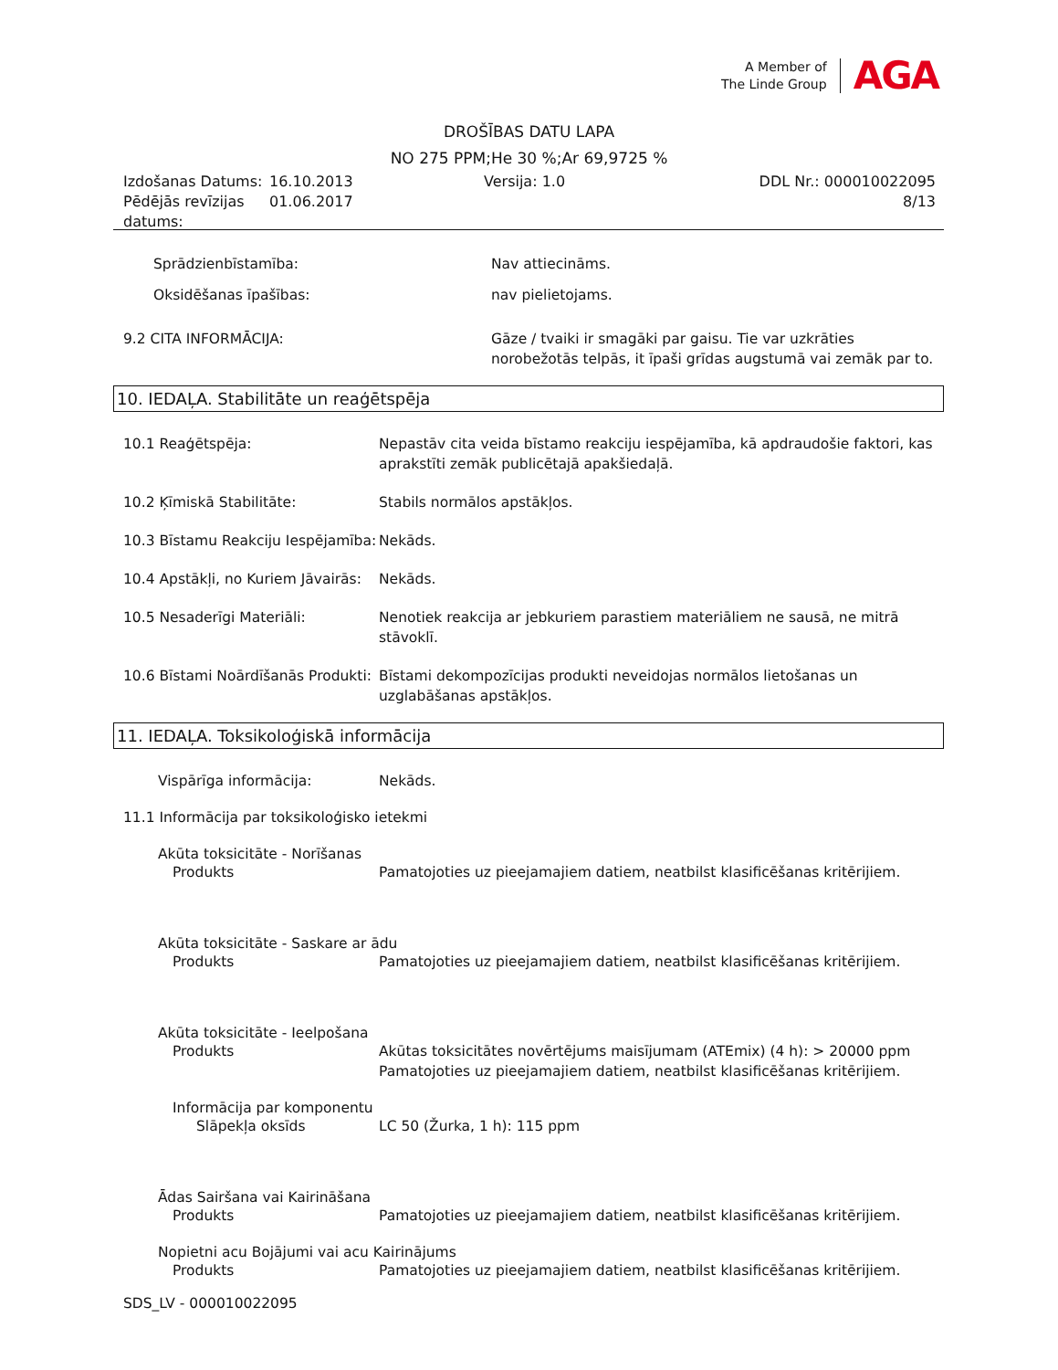A Member of
The Linde Group
AGA
DROŠĪBAS DATU LAPA
NO 275 PPM;He 30 %;Ar 69,9725 %
Izdošanas Datums:
Pēdējās revīzijas datums:
16.10.2013
01.06.2017
Versija: 1.0 DDL Nr.: 000010022095
8/13
Sprādzienbīstamība: Nav attiecināms.
Oksidēšanas īpašības: nav pielietojams.
9.2 CITA INFORMĀCIJA: Gāze / tvaiki ir smagāki par gaisu. Tie var uzkrāties norobežotās telpās, it īpaši grīdas augstumā vai zemāk par to.
10. IEDAĻA. Stabilitāte un reaģētspēja
10.1 Reaģētspēja: Nepastāv cita veida bīstamo reakciju iespējamība, kā apdraudošie faktori, kas aprakstīti zemāk publicētajā apakšiedaļā.
10.2 Ķīmiskā Stabilitāte: Stabils normālos apstākļos.
10.3 Bīstamu Reakciju Iespējamība:
Nekāds.
10.4 Apstākļi, no Kuriem Jāvairās:
Nekāds.
10.5 Nesaderīgi Materiāli: Nenotiek reakcija ar jebkuriem parastiem materiāliem ne sausā, ne mitrā stāvoklī.
10.6 Bīstami Noārdīšanās Produkti:
Bīstami dekompozīcijas produkti neveidojas normālos lietošanas un uzglabāšanas apstākļos.
11. IEDAĻA. Toksikoloģiskā informācija
Vispārīga informācija: Nekāds.
11.1 Informācija par toksikoloģisko ietekmi
Akūta toksicitāte - Norīšanas
Produkts Pamatojoties uz pieejamajiem datiem, neatbilst klasificēšanas kritērijiem.
Akūta toksicitāte - Saskare ar ādu
Produkts Pamatojoties uz pieejamajiem datiem, neatbilst klasificēšanas kritērijiem.
Akūta toksicitāte - Ieelpošana
Produkts Akūtas toksicitātes novērtējums maisījumam (ATEmix) (4 h): > 20000 ppm
Pamatojoties uz pieejamajiem datiem, neatbilst klasificēšanas kritērijiem.
Informācija par komponentu
Slāpekļa oksīds LC 50 (Žurka, 1 h): 115 ppm
Ādas Sairšana vai Kairināšana
Produkts Pamatojoties uz pieejamajiem datiem, neatbilst klasificēšanas kritērijiem.
Nopietni acu Bojājumi vai acu Kairinājums
Produkts Pamatojoties uz pieejamajiem datiem, neatbilst klasificēšanas kritērijiem.
SDS_LV - 000010022095